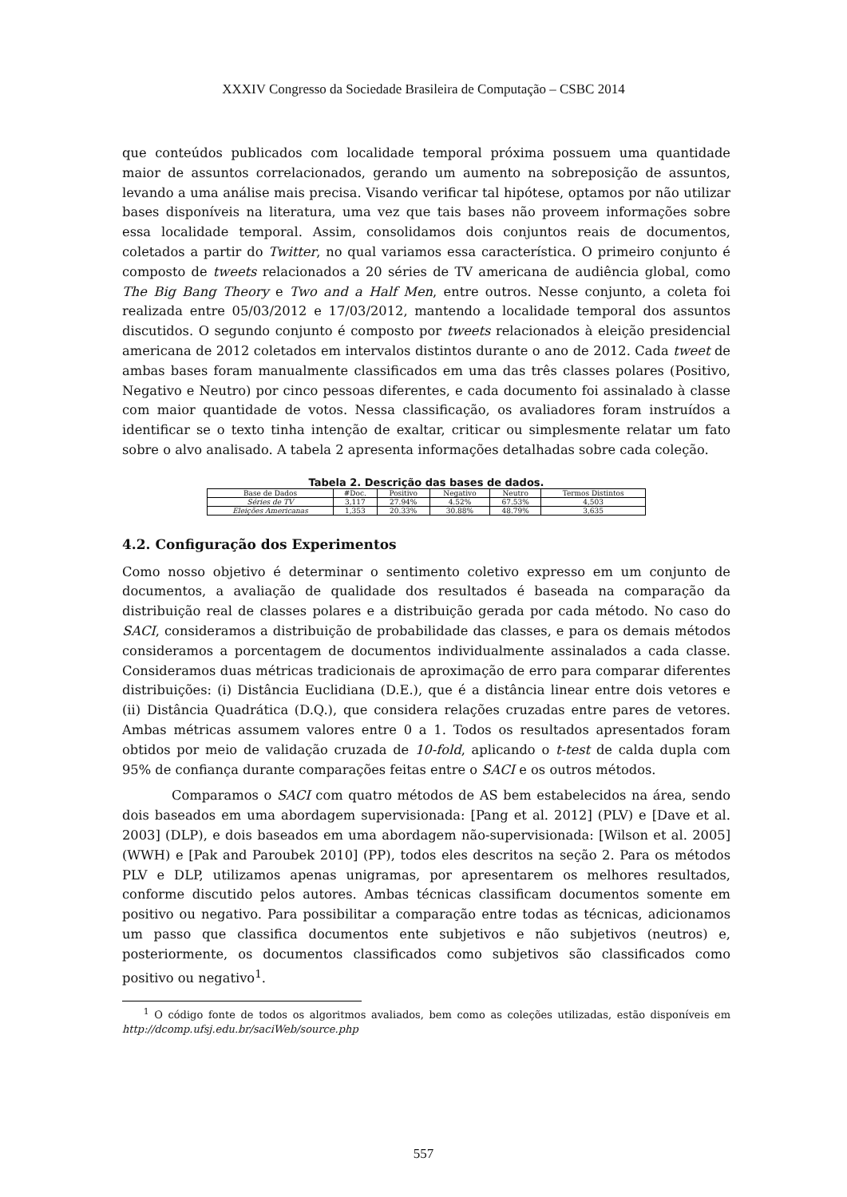XXXIV Congresso da Sociedade Brasileira de Computação – CSBC 2014
que conteúdos publicados com localidade temporal próxima possuem uma quantidade maior de assuntos correlacionados, gerando um aumento na sobreposição de assuntos, levando a uma análise mais precisa. Visando verificar tal hipótese, optamos por não utilizar bases disponíveis na literatura, uma vez que tais bases não proveem informações sobre essa localidade temporal. Assim, consolidamos dois conjuntos reais de documentos, coletados a partir do Twitter, no qual variamos essa característica. O primeiro conjunto é composto de tweets relacionados a 20 séries de TV americana de audiência global, como The Big Bang Theory e Two and a Half Men, entre outros. Nesse conjunto, a coleta foi realizada entre 05/03/2012 e 17/03/2012, mantendo a localidade temporal dos assuntos discutidos. O segundo conjunto é composto por tweets relacionados à eleição presidencial americana de 2012 coletados em intervalos distintos durante o ano de 2012. Cada tweet de ambas bases foram manualmente classificados em uma das três classes polares (Positivo, Negativo e Neutro) por cinco pessoas diferentes, e cada documento foi assinalado à classe com maior quantidade de votos. Nessa classificação, os avaliadores foram instruídos a identificar se o texto tinha intenção de exaltar, criticar ou simplesmente relatar um fato sobre o alvo analisado. A tabela 2 apresenta informações detalhadas sobre cada coleção.
Tabela 2. Descrição das bases de dados.
| Base de Dados | #Doc. | Positivo | Negativo | Neutro | Termos Distintos |
| --- | --- | --- | --- | --- | --- |
| Séries de TV | 3,117 | 27.94% | 4.52% | 67.53% | 4,503 |
| Eleições Americanas | 1,353 | 20.33% | 30.88% | 48.79% | 3,635 |
4.2. Configuração dos Experimentos
Como nosso objetivo é determinar o sentimento coletivo expresso em um conjunto de documentos, a avaliação de qualidade dos resultados é baseada na comparação da distribuição real de classes polares e a distribuição gerada por cada método. No caso do SACI, consideramos a distribuição de probabilidade das classes, e para os demais métodos consideramos a porcentagem de documentos individualmente assinalados a cada classe. Consideramos duas métricas tradicionais de aproximação de erro para comparar diferentes distribuições: (i) Distância Euclidiana (D.E.), que é a distância linear entre dois vetores e (ii) Distância Quadrática (D.Q.), que considera relações cruzadas entre pares de vetores. Ambas métricas assumem valores entre 0 a 1. Todos os resultados apresentados foram obtidos por meio de validação cruzada de 10-fold, aplicando o t-test de calda dupla com 95% de confiança durante comparações feitas entre o SACI e os outros métodos.
Comparamos o SACI com quatro métodos de AS bem estabelecidos na área, sendo dois baseados em uma abordagem supervisionada: [Pang et al. 2012] (PLV) e [Dave et al. 2003] (DLP), e dois baseados em uma abordagem não-supervisionada: [Wilson et al. 2005] (WWH) e [Pak and Paroubek 2010] (PP), todos eles descritos na seção 2. Para os métodos PLV e DLP, utilizamos apenas unigramas, por apresentarem os melhores resultados, conforme discutido pelos autores. Ambas técnicas classificam documentos somente em positivo ou negativo. Para possibilitar a comparação entre todas as técnicas, adicionamos um passo que classifica documentos ente subjetivos e não subjetivos (neutros) e, posteriormente, os documentos classificados como subjetivos são classificados como positivo ou negativo<sup>1</sup>.
<sup>1</sup> O código fonte de todos os algoritmos avaliados, bem como as coleções utilizadas, estão disponíveis em http://dcomp.ufsj.edu.br/saciWeb/source.php
557